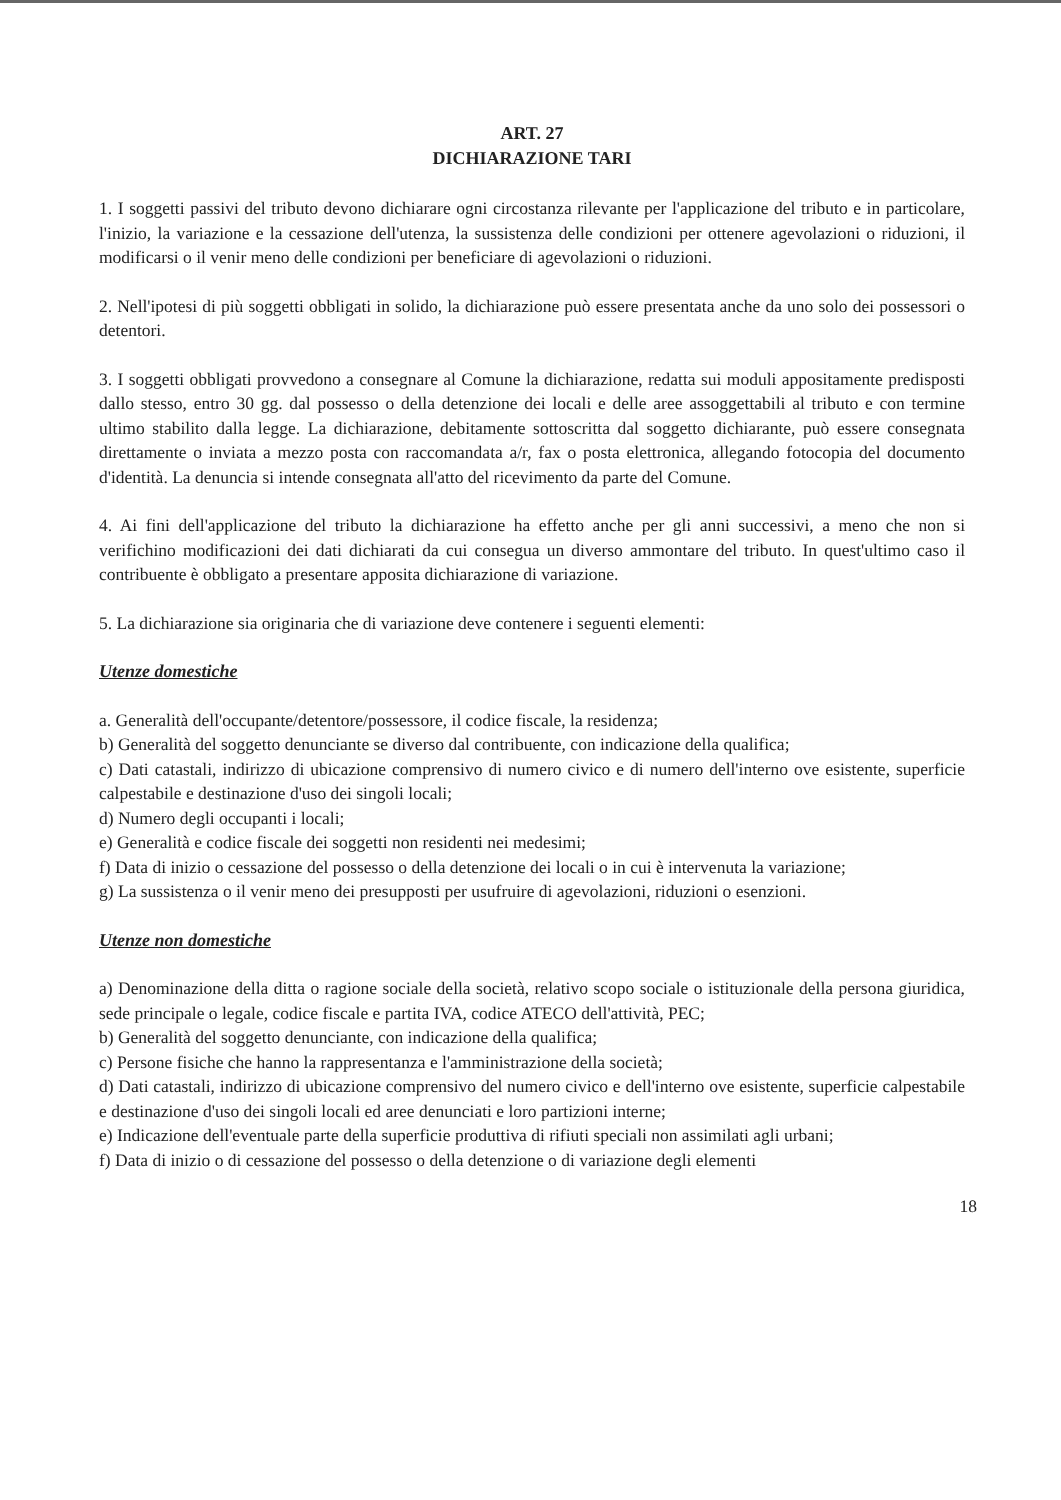ART. 27
DICHIARAZIONE TARI
1. I soggetti passivi del tributo devono dichiarare ogni circostanza rilevante per l'applicazione del tributo e in particolare, l'inizio, la variazione e la cessazione dell'utenza, la sussistenza delle condizioni per ottenere agevolazioni o riduzioni, il modificarsi o il venir meno delle condizioni per beneficiare di agevolazioni o riduzioni.
2. Nell'ipotesi di più soggetti obbligati in solido, la dichiarazione può essere presentata anche da uno solo dei possessori o detentori.
3. I soggetti obbligati provvedono a consegnare al Comune la dichiarazione, redatta sui moduli appositamente predisposti dallo stesso, entro 30 gg. dal possesso o della detenzione dei locali e delle aree assoggettabili al tributo e con termine ultimo stabilito dalla legge. La dichiarazione, debitamente sottoscritta dal soggetto dichiarante, può essere consegnata direttamente o inviata a mezzo posta con raccomandata a/r, fax o posta elettronica, allegando fotocopia del documento d'identità. La denuncia si intende consegnata all'atto del ricevimento da parte del Comune.
4. Ai fini dell'applicazione del tributo la dichiarazione ha effetto anche per gli anni successivi, a meno che non si verifichino modificazioni dei dati dichiarati da cui consegua un diverso ammontare del tributo. In quest'ultimo caso il contribuente è obbligato a presentare apposita dichiarazione di variazione.
5. La dichiarazione sia originaria che di variazione deve contenere i seguenti elementi:
Utenze domestiche
a. Generalità dell'occupante/detentore/possessore, il codice fiscale, la residenza;
b) Generalità del soggetto denunciante se diverso dal contribuente, con indicazione della qualifica;
c) Dati catastali, indirizzo di ubicazione comprensivo di numero civico e di numero dell'interno ove esistente, superficie calpestabile e destinazione d'uso dei singoli locali;
d) Numero degli occupanti i locali;
e) Generalità e codice fiscale dei soggetti non residenti nei medesimi;
f) Data di inizio o cessazione del possesso o della detenzione dei locali o in cui è intervenuta la variazione;
g) La sussistenza o il venir meno dei presupposti per usufruire di agevolazioni, riduzioni o esenzioni.
Utenze non domestiche
a) Denominazione della ditta o ragione sociale della società, relativo scopo sociale o istituzionale della persona giuridica, sede principale o legale, codice fiscale e partita IVA, codice ATECO dell'attività, PEC;
b) Generalità del soggetto denunciante, con indicazione della qualifica;
c) Persone fisiche che hanno la rappresentanza e l'amministrazione della società;
d) Dati catastali, indirizzo di ubicazione comprensivo del numero civico e dell'interno ove esistente, superficie calpestabile e destinazione d'uso dei singoli locali ed aree denunciati e loro partizioni interne;
e) Indicazione dell'eventuale parte della superficie produttiva di rifiuti speciali non assimilati agli urbani;
f) Data di inizio o di cessazione del possesso o della detenzione o di variazione degli elementi
18